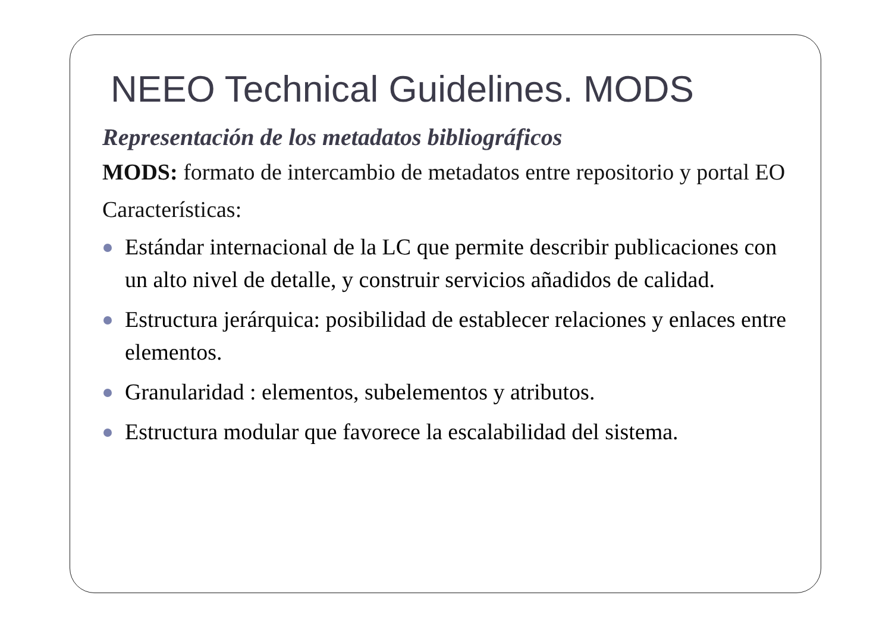NEEO Technical Guidelines. MODS
Representación de los metadatos bibliográficos
MODS: formato de intercambio de metadatos entre repositorio y portal EO
Características:
Estándar internacional de la LC que permite describir publicaciones con un alto nivel de detalle, y construir servicios añadidos de calidad.
Estructura jerárquica: posibilidad de establecer relaciones y enlaces entre elementos.
Granularidad : elementos, subelementos y atributos.
Estructura modular que favorece la escalabilidad del sistema.